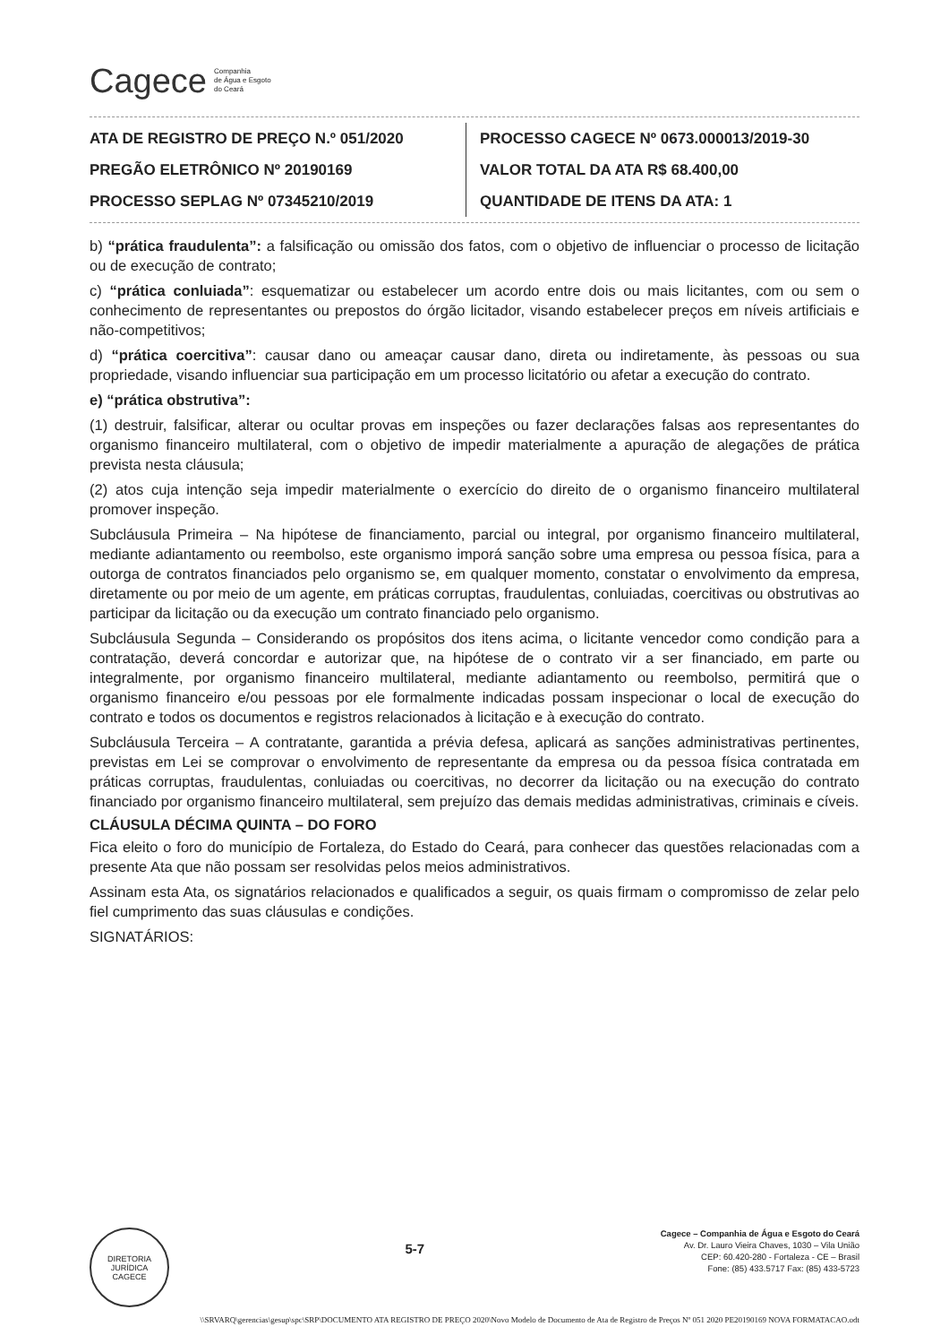Cagece Companhia
de Água e Esgoto
do Ceará
ATA DE REGISTRO DE PREÇO N.º 051/2020
PREGÃO ELETRÔNICO Nº 20190169
PROCESSO SEPLAG Nº 07345210/2019
PROCESSO CAGECE Nº 0673.000013/2019-30
VALOR TOTAL DA ATA R$ 68.400,00
QUANTIDADE DE ITENS DA ATA: 1
b) “prática fraudulenta”: a falsificação ou omissão dos fatos, com o objetivo de influenciar o processo de licitação ou de execução de contrato;
c) “prática conluiada”: esquematizar ou estabelecer um acordo entre dois ou mais licitantes, com ou sem o conhecimento de representantes ou prepostos do órgão licitador, visando estabelecer preços em níveis artificiais e não-competitivos;
d) “prática coercitiva”: causar dano ou ameaçar causar dano, direta ou indiretamente, às pessoas ou sua propriedade, visando influenciar sua participação em um processo licitatório ou afetar a execução do contrato.
e) “prática obstrutiva”:
(1) destruir, falsificar, alterar ou ocultar provas em inspeções ou fazer declarações falsas aos representantes do organismo financeiro multilateral, com o objetivo de impedir materialmente a apuração de alegações de prática prevista nesta cláusula;
(2) atos cuja intenção seja impedir materialmente o exercício do direito de o organismo financeiro multilateral promover inspeção.
Subcláusula Primeira – Na hipótese de financiamento, parcial ou integral, por organismo financeiro multilateral, mediante adiantamento ou reembolso, este organismo imporá sanção sobre uma empresa ou pessoa física, para a outorga de contratos financiados pelo organismo se, em qualquer momento, constatar o envolvimento da empresa, diretamente ou por meio de um agente, em práticas corruptas, fraudulentas, conluiadas, coercitivas ou obstrutivas ao participar da licitação ou da execução um contrato financiado pelo organismo.
Subcláusula Segunda – Considerando os propósitos dos itens acima, o licitante vencedor como condição para a contratação, deverá concordar e autorizar que, na hipótese de o contrato vir a ser financiado, em parte ou integralmente, por organismo financeiro multilateral, mediante adiantamento ou reembolso, permitirá que o organismo financeiro e/ou pessoas por ele formalmente indicadas possam inspecionar o local de execução do contrato e todos os documentos e registros relacionados à licitação e à execução do contrato.
Subcláusula Terceira – A contratante, garantida a prévia defesa, aplicará as sanções administrativas pertinentes, previstas em Lei se comprovar o envolvimento de representante da empresa ou da pessoa física contratada em práticas corruptas, fraudulentas, conluiadas ou coercitivas, no decorrer da licitação ou na execução do contrato financiado por organismo financeiro multilateral, sem prejuízo das demais medidas administrativas, criminais e cíveis.
CLÁUSULA DÉCIMA QUINTA – DO FORO
Fica eleito o foro do município de Fortaleza, do Estado do Ceará, para conhecer das questões relacionadas com a presente Ata que não possam ser resolvidas pelos meios administrativos.
Assinam esta Ata, os signatários relacionados e qualificados a seguir, os quais firmam o compromisso de zelar pelo fiel cumprimento das suas cláusulas e condições.
SIGNATÁRIOS:
DIRETORIA JURÍDICA
CAGECE
5-7
Cagece – Companhia de Água e Esgoto do Ceará
Av. Dr. Lauro Vieira Chaves, 1030 – Vila União
CEP: 60.420-280 - Fortaleza - CE – Brasil
Fone: (85) 433.5717 Fax: (85) 433-5723
\\SRVARQ\gerencias\gesup\spc\SRP\DOCUMENTO ATA REGISTRO DE PREÇO 2020\Novo Modelo de Documento de Ata de Registro de Preços Nº 051 2020 PE20190169 NOVA FORMATACAO.odt